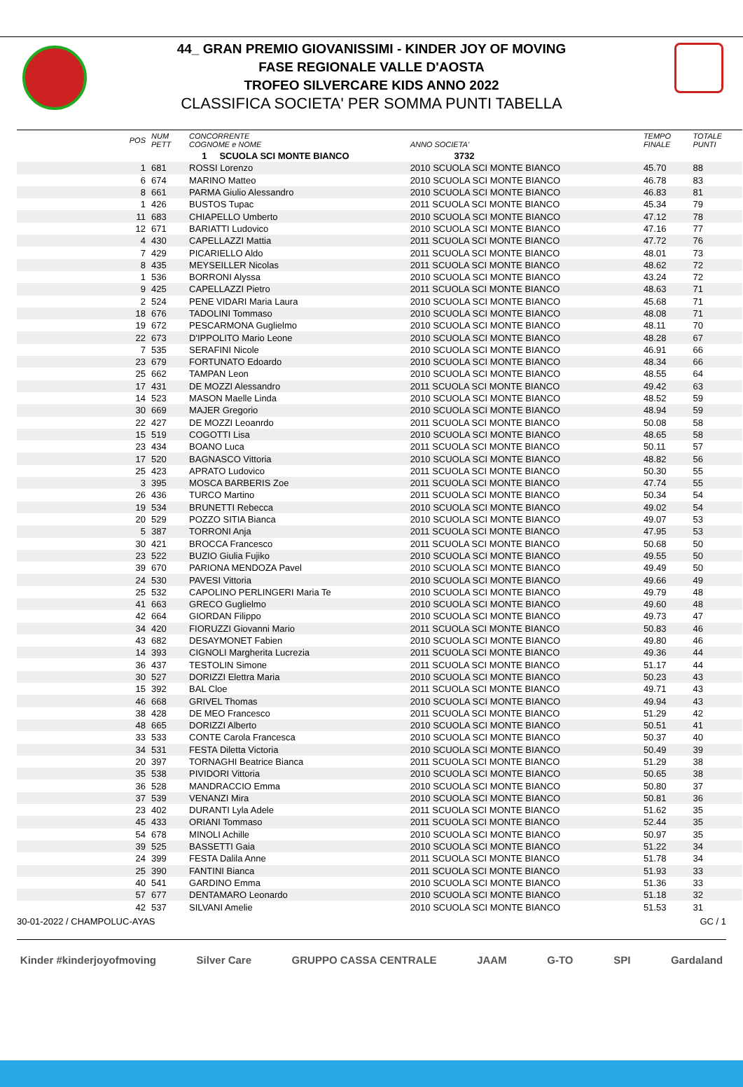44_ GRAN PREMIO GIOVANISSIMI - KINDER JOY OF MOVING
FASE REGIONALE VALLE D'AOSTA
TROFEO SILVERCARE KIDS ANNO 2022
CLASSIFICA SOCIETA' PER SOMMA PUNTI TABELLA
| POS | NUM PETT | CONCORRENTE COGNOME e NOME | ANNO SOCIETA' | TEMPO FINALE | TOTALE PUNTI |
| --- | --- | --- | --- | --- | --- |
| | | 1 SCUOLA SCI MONTE BIANCO 3732 | | | |
| 1 | 681 | ROSSI Lorenzo | 2010 SCUOLA SCI MONTE BIANCO | 45.70 | 88 |
| 6 | 674 | MARINO Matteo | 2010 SCUOLA SCI MONTE BIANCO | 46.78 | 83 |
| 8 | 661 | PARMA Giulio Alessandro | 2010 SCUOLA SCI MONTE BIANCO | 46.83 | 81 |
| 1 | 426 | BUSTOS Tupac | 2011 SCUOLA SCI MONTE BIANCO | 45.34 | 79 |
| 11 | 683 | CHIAPELLO Umberto | 2010 SCUOLA SCI MONTE BIANCO | 47.12 | 78 |
| 12 | 671 | BARIATTI Ludovico | 2010 SCUOLA SCI MONTE BIANCO | 47.16 | 77 |
| 4 | 430 | CAPELLAZZI Mattia | 2011 SCUOLA SCI MONTE BIANCO | 47.72 | 76 |
| 7 | 429 | PICARIELLO Aldo | 2011 SCUOLA SCI MONTE BIANCO | 48.01 | 73 |
| 8 | 435 | MEYSEILLER Nicolas | 2011 SCUOLA SCI MONTE BIANCO | 48.62 | 72 |
| 1 | 536 | BORRONI Alyssa | 2010 SCUOLA SCI MONTE BIANCO | 43.24 | 72 |
| 9 | 425 | CAPELLAZZI Pietro | 2011 SCUOLA SCI MONTE BIANCO | 48.63 | 71 |
| 2 | 524 | PENE VIDARI Maria Laura | 2010 SCUOLA SCI MONTE BIANCO | 45.68 | 71 |
| 18 | 676 | TADOLINI Tommaso | 2010 SCUOLA SCI MONTE BIANCO | 48.08 | 71 |
| 19 | 672 | PESCARMONA Guglielmo | 2010 SCUOLA SCI MONTE BIANCO | 48.11 | 70 |
| 22 | 673 | D'IPPOLITO Mario Leone | 2010 SCUOLA SCI MONTE BIANCO | 48.28 | 67 |
| 7 | 535 | SERAFINI Nicole | 2010 SCUOLA SCI MONTE BIANCO | 46.91 | 66 |
| 23 | 679 | FORTUNATO Edoardo | 2010 SCUOLA SCI MONTE BIANCO | 48.34 | 66 |
| 25 | 662 | TAMPAN Leon | 2010 SCUOLA SCI MONTE BIANCO | 48.55 | 64 |
| 17 | 431 | DE MOZZI Alessandro | 2011 SCUOLA SCI MONTE BIANCO | 49.42 | 63 |
| 14 | 523 | MASON Maelle Linda | 2010 SCUOLA SCI MONTE BIANCO | 48.52 | 59 |
| 30 | 669 | MAJER Gregorio | 2010 SCUOLA SCI MONTE BIANCO | 48.94 | 59 |
| 22 | 427 | DE MOZZI Leoanrdo | 2011 SCUOLA SCI MONTE BIANCO | 50.08 | 58 |
| 15 | 519 | COGOTTI Lisa | 2010 SCUOLA SCI MONTE BIANCO | 48.65 | 58 |
| 23 | 434 | BOANO Luca | 2011 SCUOLA SCI MONTE BIANCO | 50.11 | 57 |
| 17 | 520 | BAGNASCO Vittoria | 2010 SCUOLA SCI MONTE BIANCO | 48.82 | 56 |
| 25 | 423 | APRATO Ludovico | 2011 SCUOLA SCI MONTE BIANCO | 50.30 | 55 |
| 3 | 395 | MOSCA BARBERIS Zoe | 2011 SCUOLA SCI MONTE BIANCO | 47.74 | 55 |
| 26 | 436 | TURCO Martino | 2011 SCUOLA SCI MONTE BIANCO | 50.34 | 54 |
| 19 | 534 | BRUNETTI Rebecca | 2010 SCUOLA SCI MONTE BIANCO | 49.02 | 54 |
| 20 | 529 | POZZO SITIA Bianca | 2010 SCUOLA SCI MONTE BIANCO | 49.07 | 53 |
| 5 | 387 | TORRONI Anja | 2011 SCUOLA SCI MONTE BIANCO | 47.95 | 53 |
| 30 | 421 | BROCCA Francesco | 2011 SCUOLA SCI MONTE BIANCO | 50.68 | 50 |
| 23 | 522 | BUZIO Giulia Fujiko | 2010 SCUOLA SCI MONTE BIANCO | 49.55 | 50 |
| 39 | 670 | PARIONA MENDOZA Pavel | 2010 SCUOLA SCI MONTE BIANCO | 49.49 | 50 |
| 24 | 530 | PAVESI Vittoria | 2010 SCUOLA SCI MONTE BIANCO | 49.66 | 49 |
| 25 | 532 | CAPOLINO PERLINGERI Maria Te | 2010 SCUOLA SCI MONTE BIANCO | 49.79 | 48 |
| 41 | 663 | GRECO Guglielmo | 2010 SCUOLA SCI MONTE BIANCO | 49.60 | 48 |
| 42 | 664 | GIORDAN Filippo | 2010 SCUOLA SCI MONTE BIANCO | 49.73 | 47 |
| 34 | 420 | FIORUZZI Giovanni Mario | 2011 SCUOLA SCI MONTE BIANCO | 50.83 | 46 |
| 43 | 682 | DESAYMONET Fabien | 2010 SCUOLA SCI MONTE BIANCO | 49.80 | 46 |
| 14 | 393 | CIGNOLI Margherita Lucrezia | 2011 SCUOLA SCI MONTE BIANCO | 49.36 | 44 |
| 36 | 437 | TESTOLIN Simone | 2011 SCUOLA SCI MONTE BIANCO | 51.17 | 44 |
| 30 | 527 | DORIZZI Elettra Maria | 2010 SCUOLA SCI MONTE BIANCO | 50.23 | 43 |
| 15 | 392 | BAL Cloe | 2011 SCUOLA SCI MONTE BIANCO | 49.71 | 43 |
| 46 | 668 | GRIVEL Thomas | 2010 SCUOLA SCI MONTE BIANCO | 49.94 | 43 |
| 38 | 428 | DE MEO Francesco | 2011 SCUOLA SCI MONTE BIANCO | 51.29 | 42 |
| 48 | 665 | DORIZZI Alberto | 2010 SCUOLA SCI MONTE BIANCO | 50.51 | 41 |
| 33 | 533 | CONTE Carola Francesca | 2010 SCUOLA SCI MONTE BIANCO | 50.37 | 40 |
| 34 | 531 | FESTA Diletta Victoria | 2010 SCUOLA SCI MONTE BIANCO | 50.49 | 39 |
| 20 | 397 | TORNAGHI Beatrice Bianca | 2011 SCUOLA SCI MONTE BIANCO | 51.29 | 38 |
| 35 | 538 | PIVIDORI Vittoria | 2010 SCUOLA SCI MONTE BIANCO | 50.65 | 38 |
| 36 | 528 | MANDRACCIO Emma | 2010 SCUOLA SCI MONTE BIANCO | 50.80 | 37 |
| 37 | 539 | VENANZI Mira | 2010 SCUOLA SCI MONTE BIANCO | 50.81 | 36 |
| 23 | 402 | DURANTI Lyla Adele | 2011 SCUOLA SCI MONTE BIANCO | 51.62 | 35 |
| 45 | 433 | ORIANI Tommaso | 2011 SCUOLA SCI MONTE BIANCO | 52.44 | 35 |
| 54 | 678 | MINOLI Achille | 2010 SCUOLA SCI MONTE BIANCO | 50.97 | 35 |
| 39 | 525 | BASSETTI Gaia | 2010 SCUOLA SCI MONTE BIANCO | 51.22 | 34 |
| 24 | 399 | FESTA Dalila Anne | 2011 SCUOLA SCI MONTE BIANCO | 51.78 | 34 |
| 25 | 390 | FANTINI Bianca | 2011 SCUOLA SCI MONTE BIANCO | 51.93 | 33 |
| 40 | 541 | GARDINO Emma | 2010 SCUOLA SCI MONTE BIANCO | 51.36 | 33 |
| 57 | 677 | DENTAMARO Leonardo | 2010 SCUOLA SCI MONTE BIANCO | 51.18 | 32 |
| 42 | 537 | SILVANI Amelie | 2010 SCUOLA SCI MONTE BIANCO | 51.53 | 31 |
30-01-2022 / CHAMPOLUC-AYAS GC / 1
Kinder #kinderjoyofmoving Silver Care GRUPPO CASSA CENTRALE JAAM G-TO SPI Gardaland